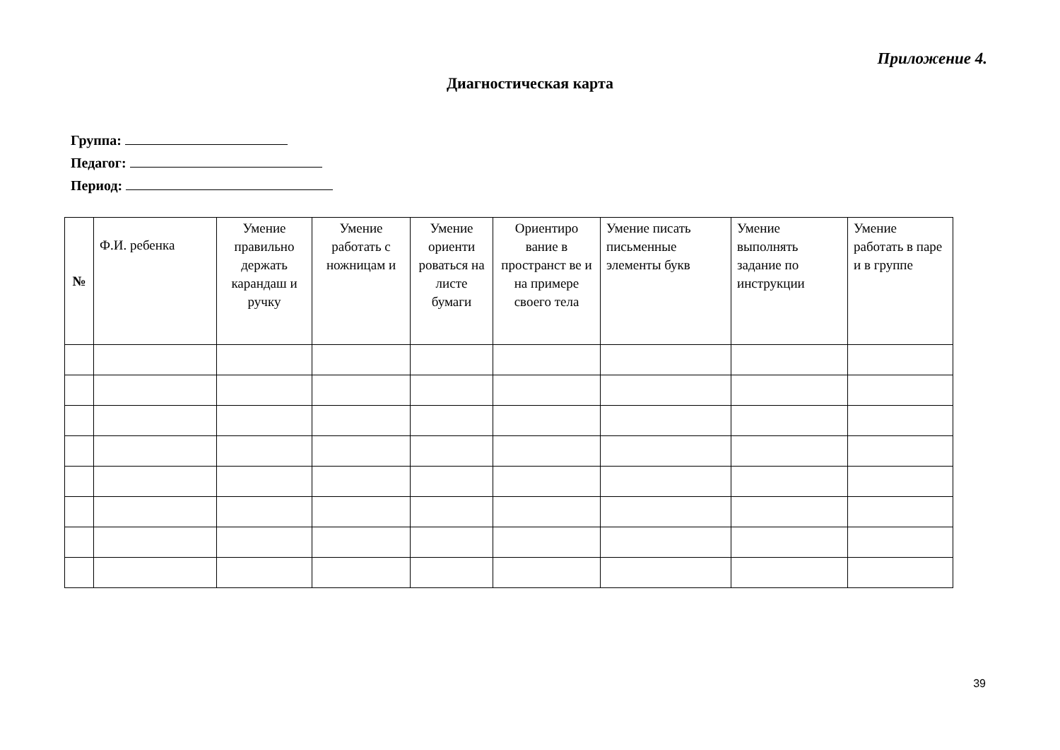Приложение 4.
Диагностическая карта
Группа:
Педагог:
Период:
| № | Ф.И. ребенка | Умение правильно держать карандаш и ручку | Умение работать с ножницам и | Умение ориенти роваться на листе бумаги | Ориентиро вание в пространст ве и на примере своего тела | Умение писать письменные элементы букв | Умение выполнять задание по инструкции | Умение работать в паре и в группе |
| --- | --- | --- | --- | --- | --- | --- | --- | --- |
39